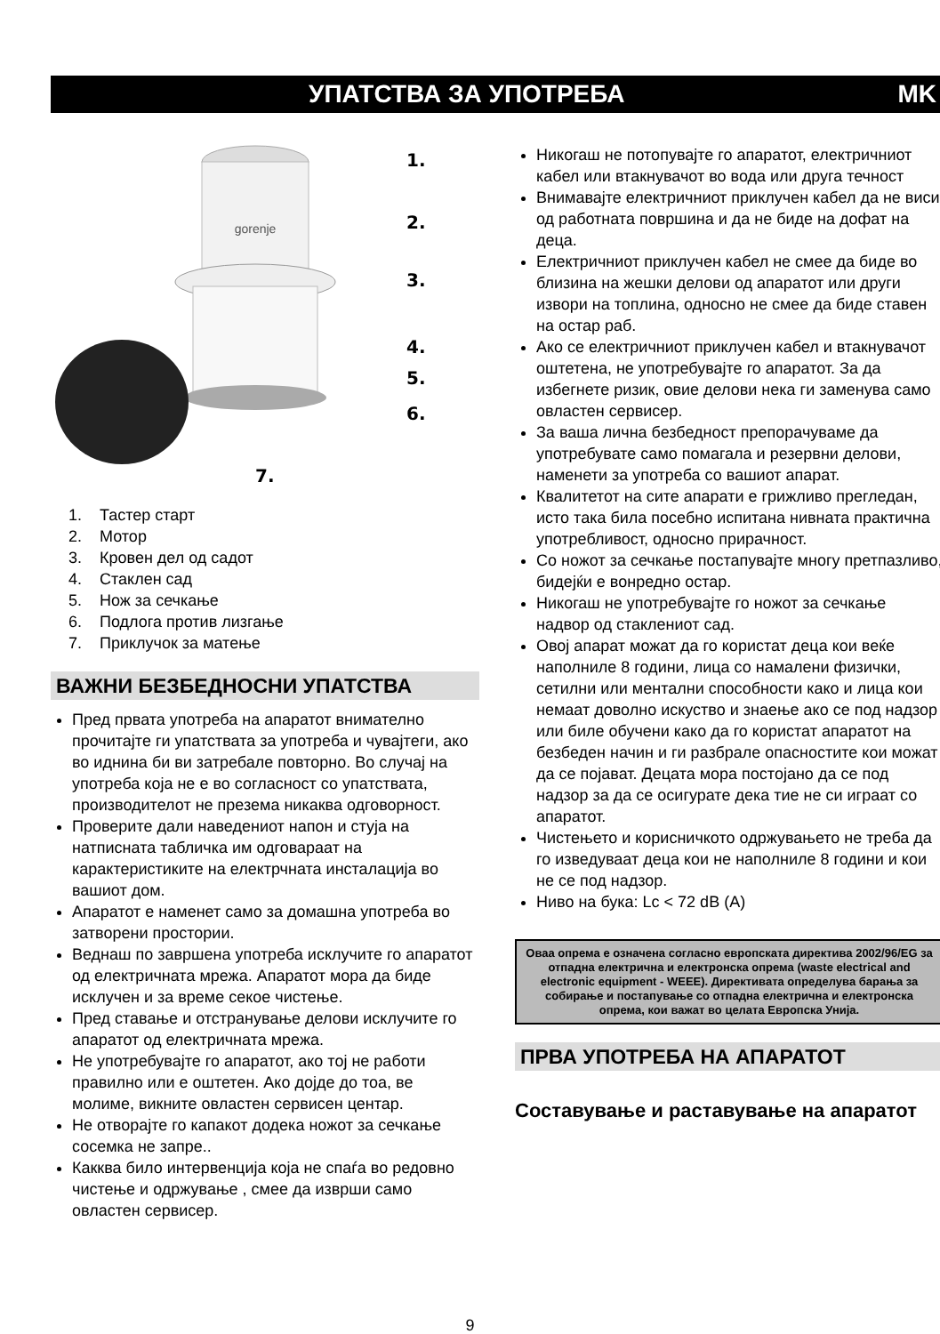УПАТСТВА ЗА УПОТРЕБА MK
gorenje
1.
2.
3.
4.
5.
6.
7.
1. Тастер старт
2. Мотор
3. Кровен дел од садот
4. Стаклен сад
5. Нож за сечкање
6. Подлога против лизгање
7. Приклучок за матење
ВАЖНИ БЕЗБЕДНОСНИ УПАТСТВА
Пред првата употреба на апаратот внимателно прочитајте ги упатствата за употреба и чувајтеги, ако во иднина би ви затребале повторно. Во случај на употреба која не е во согласност со упатствата, производителот не презема никаква одговорност.
Проверите дали наведениот напон и стуја на натписната табличка им одговараат на карактеристиките на електрчната инсталација во вашиот дом.
Апаратот е наменет само за домашна употреба во затворени простории.
Веднаш по завршена употреба исклучите го апаратот од електричната мрежа. Апаратот мора да биде исклучен и за време секое чистење.
Пред ставање и отстранување делови исклучите го апаратот од електричната мрежа.
Не употребувајте го апаратот, ако тој не работи правилно или е оштетен. Ако дојде до тоа, ве молиме, викните овластен сервисен центар.
Не отворајте го капакот додека ножот за сечкање сосемка не запре..
Какква било интервенција која не спаѓа во редовно чистење и одржување , смее да изврши само овластен сервисер.
Никогаш не потопувајте го апаратот, електричниот кабел или втакнувачот во вода или друга течност
Внимавајте електричниот приклучен кабел да не виси од работната површина и да не биде на дофат на деца.
Електричниот приклучен кабел не смее да биде во близина на жешки делови од апаратот или други извори на топлина, односно не смее да биде ставен на остар раб.
Ако се електричниот приклучен кабел и втакнувачот оштетена, не употребувајте го апаратот. За да избегнете ризик, овие делови нека ги заменува само овластен сервисер.
За ваша лична безбедност препорачуваме да употребувате само помагала и резервни делови, наменети за употреба со вашиот апарат.
Квалитетот на сите апарати е грижливо прегледан, исто така била посебно испитана нивната практична употребливост, односно прирачност.
Со ножот за сечкање постапувајте многу претпазливо, бидејќи е вонредно остар.
Никогаш не употребувајте го ножот за сечкање надвор од стаклениот сад.
Овој апарат можат да го користат деца кои веќе наполниле 8 години, лица со намалени физички, сетилни или ментални способности како и лица кои немаат доволно искуство и знаење ако се под надзор или биле обучени како да го користат апаратот на безбеден начин и ги разбрале опасностите кои можат да се појават. Децата мора постојано да се под надзор за да се осигурате дека тие не си играат со апаратот.
Чистењето и корисничкото одржувањето не треба да го изведуваат деца кои не наполниле 8 години и кои не се под надзор.
Ниво на бука: Lc < 72 dB (A)
Оваа опрема е означена согласно европската директива 2002/96/EG за отпадна електрична и електронска опрема (waste electrical and electronic equipment - WEEE). Директивата определува барања за собирање и постапување со отпадна електрична и електронска опрема, кои важат во целата Европска Унија.
ПРВА УПОТРЕБА НА АПАРАТОТ
Составување и раставување на апаратот
9